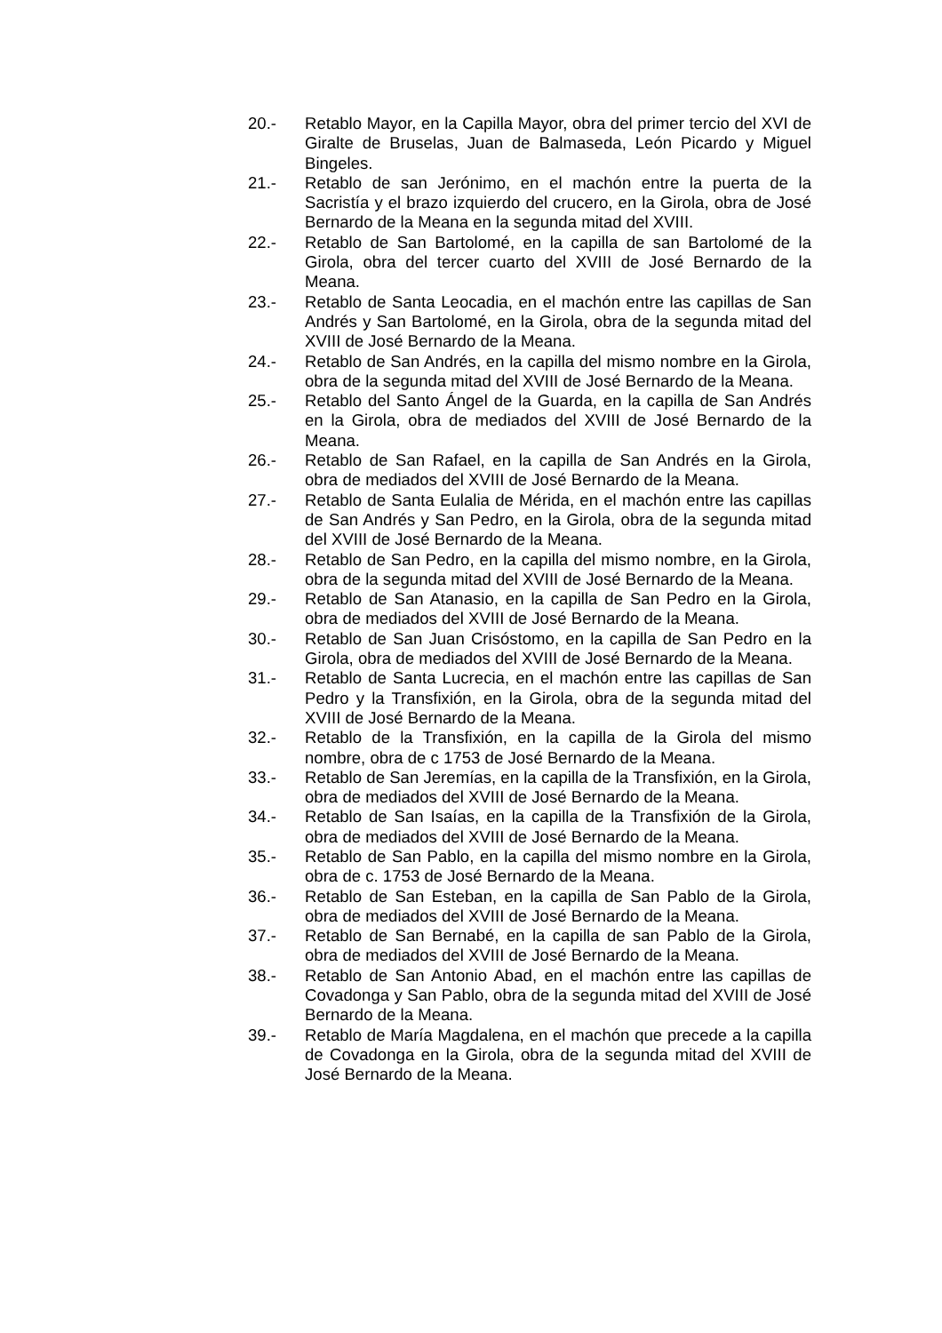20.- Retablo Mayor, en la Capilla Mayor, obra del primer tercio del XVI de Giralte de Bruselas, Juan de Balmaseda, León Picardo y Miguel Bingeles.
21.- Retablo de san Jerónimo, en el machón entre la puerta de la Sacristía y el brazo izquierdo del crucero, en la Girola, obra de José Bernardo de la Meana en la segunda mitad del XVIII.
22.- Retablo de San Bartolomé, en la capilla de san Bartolomé de la Girola, obra del tercer cuarto del XVIII de José Bernardo de la Meana.
23.- Retablo de Santa Leocadia, en el machón entre las capillas de San Andrés y San Bartolomé, en la Girola, obra de la segunda mitad del XVIII de José Bernardo de la Meana.
24.- Retablo de San Andrés, en la capilla del mismo nombre en la Girola, obra de la segunda mitad del XVIII de José Bernardo de la Meana.
25.- Retablo del Santo Ángel de la Guarda, en la capilla de San Andrés en la Girola, obra de mediados del XVIII de José Bernardo de la Meana.
26.- Retablo de San Rafael, en la capilla de San Andrés en la Girola, obra de mediados del XVIII de José Bernardo de la Meana.
27.- Retablo de Santa Eulalia de Mérida, en el machón entre las capillas de San Andrés y San Pedro, en la Girola, obra de la segunda mitad del XVIII de José Bernardo de la Meana.
28.- Retablo de San Pedro, en la capilla del mismo nombre, en la Girola, obra de la segunda mitad del XVIII de José Bernardo de la Meana.
29.- Retablo de San Atanasio, en la capilla de San Pedro en la Girola, obra de mediados del XVIII de José Bernardo de la Meana.
30.- Retablo de San Juan Crisóstomo, en la capilla de San Pedro en la Girola, obra de mediados del XVIII de José Bernardo de la Meana.
31.- Retablo de Santa Lucrecia, en el machón entre las capillas de San Pedro y la Transfixión, en la Girola, obra de la segunda mitad del XVIII de José Bernardo de la Meana.
32.- Retablo de la Transfixión, en la capilla de la Girola del mismo nombre, obra de c 1753 de José Bernardo de la Meana.
33.- Retablo de San Jeremías, en la capilla de la Transfixión, en la Girola, obra de mediados del XVIII de José Bernardo de la Meana.
34.- Retablo de San Isaías, en la capilla de la Transfixión de la Girola, obra de mediados del XVIII de José Bernardo de la Meana.
35.- Retablo de San Pablo, en la capilla del mismo nombre en la Girola, obra de c. 1753 de José Bernardo de la Meana.
36.- Retablo de San Esteban, en la capilla de San Pablo de la Girola, obra de mediados del XVIII de José Bernardo de la Meana.
37.- Retablo de San Bernabé, en la capilla de san Pablo de la Girola, obra de mediados del XVIII de José Bernardo de la Meana.
38.- Retablo de San Antonio Abad, en el machón entre las capillas de Covadonga y San Pablo, obra de la segunda mitad del XVIII de José Bernardo de la Meana.
39.- Retablo de María Magdalena, en el machón que precede a la capilla de Covadonga en la Girola, obra de la segunda mitad del XVIII de José Bernardo de la Meana.